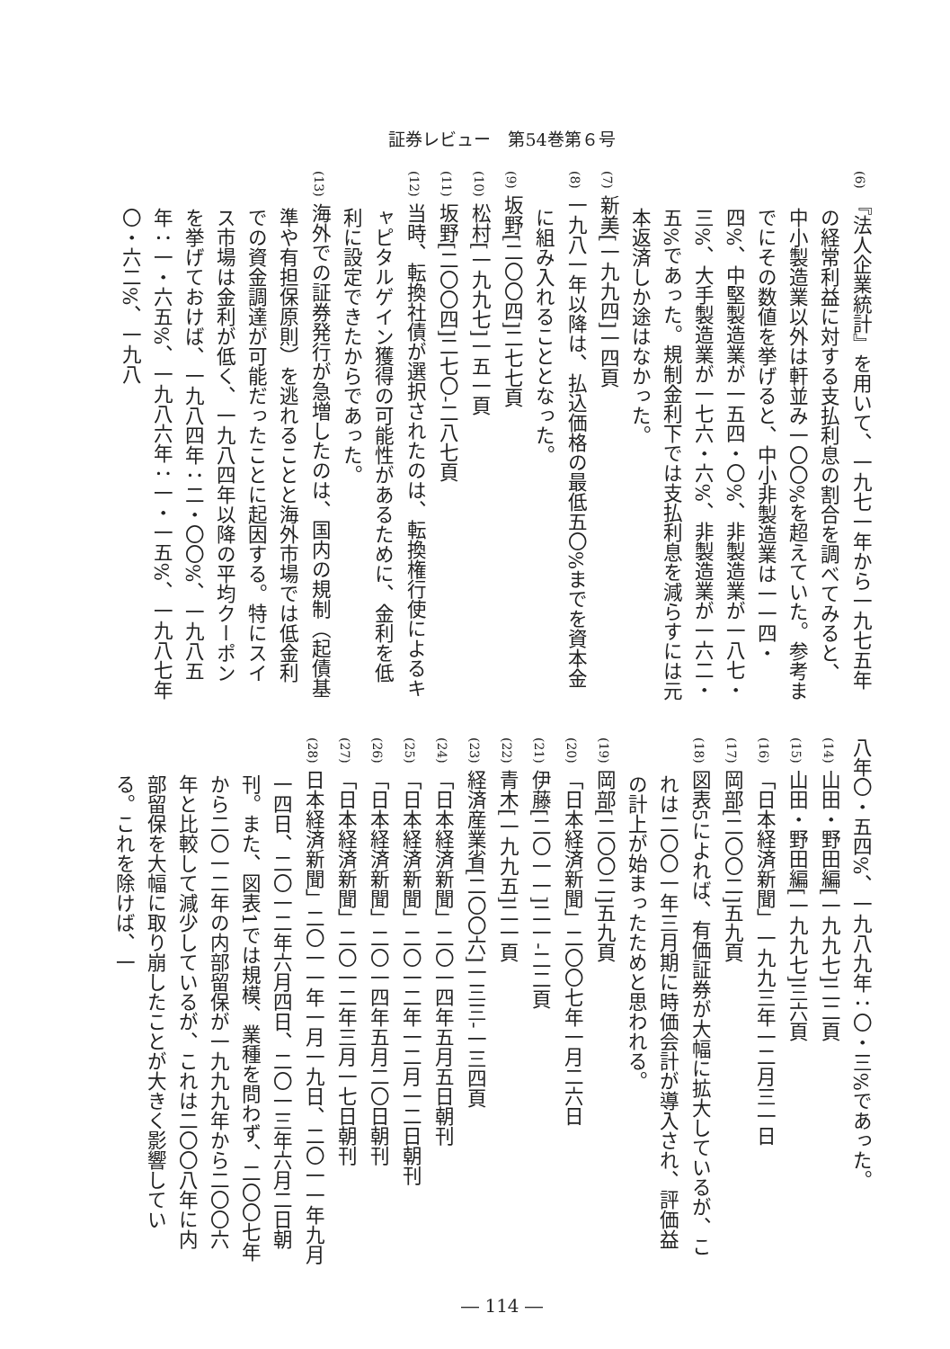証券レビュー　第54巻第６号
(6) 『法人企業統計』を用いて、一九七一年から一九七五年の経常利益に対する支払利息の割合を調べてみると、中小製造業以外は軒並み一〇〇%を超えていた。参考までにその数値を挙げると、中小非製造業は一一四・四%、中堅製造業が一五四・〇%、非製造業が一八七・三%、大手製造業が一七六・六%、非製造業が一六二・五%であった。規制金利下では支払利息を減らすには元本返済しか途はなかった。
(7) 新美[一九九四]一四頁
(8) 一九八一年以降は、払込価格の最低五〇%までを資本金に組み入れることとなった。
(9) 坂野[二〇〇四]二七七頁
(10) 松村[一九九七]一五一頁
(11) 坂野[二〇〇四]二七〇-二八七頁
(12) 当時、転換社債が選択されたのは、転換権行使によるキャピタルゲイン獲得の可能性があるために、金利を低利に設定できたからであった。
(13) 海外での証券発行が急増したのは、国内の規制（起債基準や有担保原則）を逃れることと海外市場では低金利での資金調達が可能だったことに起因する。特にスイス市場は金利が低く、一九八四年以降の平均クーポンを挙げておけば、一九八四年：二・〇〇%、一九八五年：一・六五%、一九八六年：一・一五%、一九八七年〇・六二%、一九八
八年〇・五四%、一九八九年：〇・三%であった。
(14) 山田・野田編[一九九七]二二頁
(15) 山田・野田編[一九九七]三六頁
(16) 「日本経済新聞」一九九三年一二月三一日
(17) 岡部[二〇〇二]五九頁
(18) 図表5によれば、有価証券が大幅に拡大しているが、これは二〇〇一年三月期に時価会計が導入され、評価益の計上が始まったためと思われる。
(19) 岡部[二〇〇二]五九頁
(20) 「日本経済新聞」二〇〇七年一月二六日
(21) 伊藤[二〇一一]二一-二二頁
(22) 青木[一九九五]二一頁
(23) 経済産業省[二〇〇六]一三三-一三四頁
(24) 「日本経済新聞」二〇一四年五月五日朝刊
(25) 「日本経済新聞」二〇一二年一二月一二日朝刊
(26) 「日本経済新聞」二〇一四年五月二〇日朝刊
(27) 「日本経済新聞」二〇一二年三月一七日朝刊
(28) 日本経済新聞」二〇一一年一月一九日、二〇一一年九月一四日、二〇一二年六月四日、二〇一三年六月二日朝刊。また、図表1では規模、業種を問わず、二〇〇七年から二〇一二年の内部留保が一九九九年から二〇〇六年と比較して減少しているが、これは二〇〇八年に内部留保を大幅に取り崩したことが大きく影響している。これを除けば、一
― 114 ―